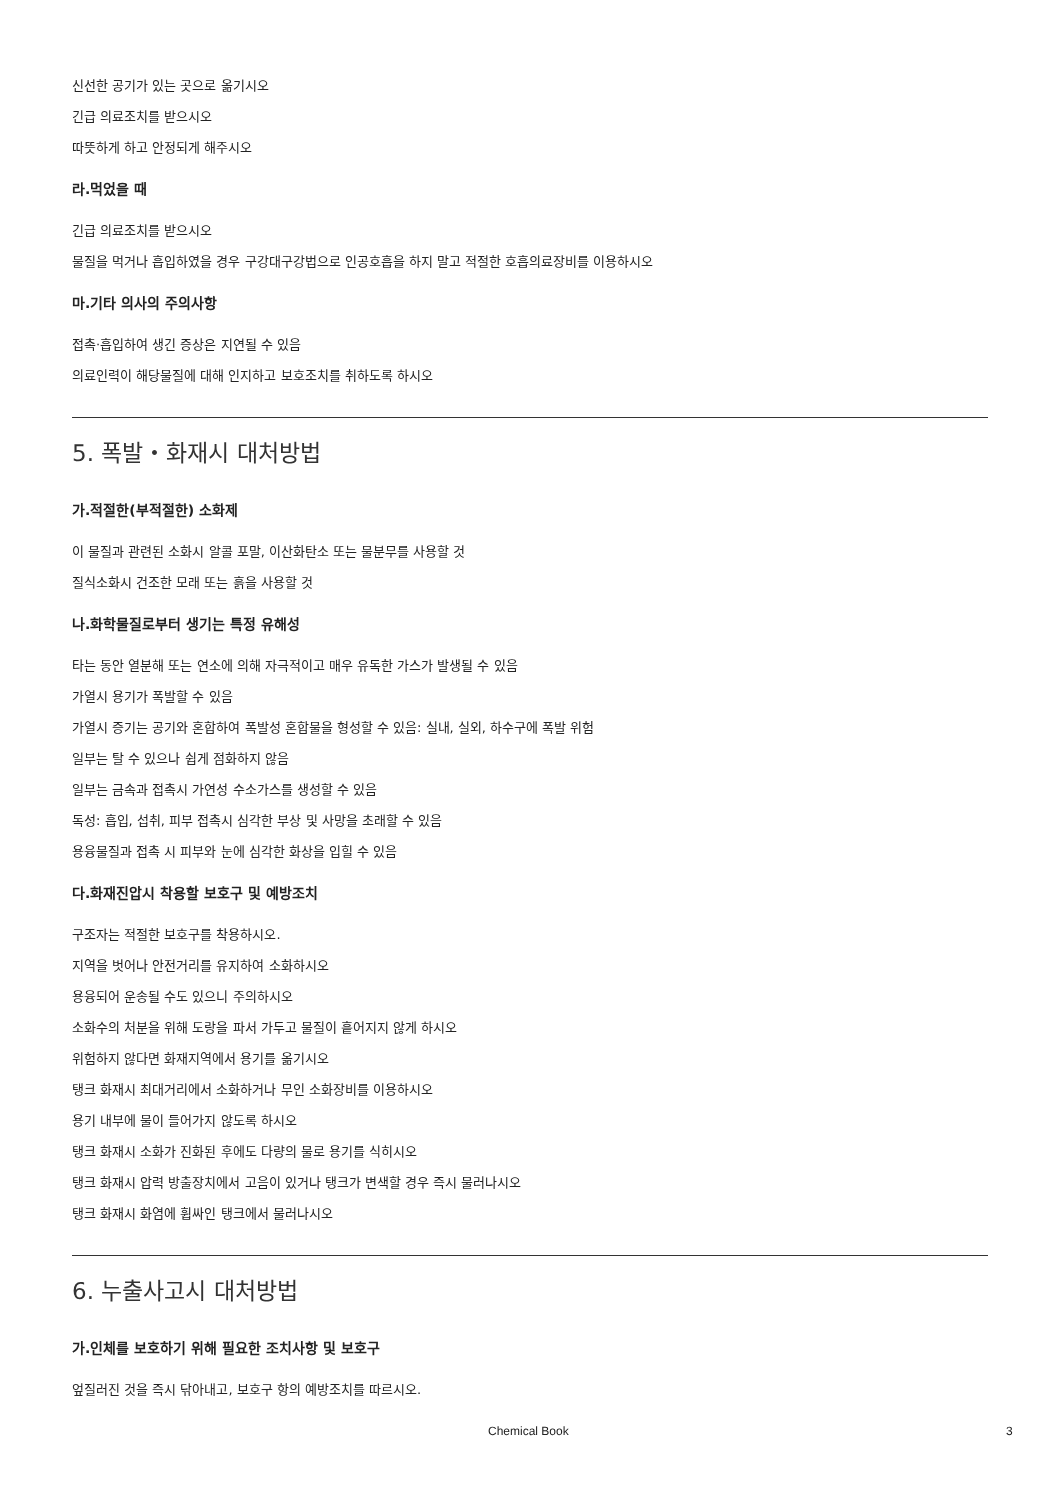신선한 공기가 있는 곳으로 옮기시오
긴급 의료조치를 받으시오
따뜻하게 하고 안정되게 해주시오
라.먹었을 때
긴급 의료조치를 받으시오
물질을 먹거나 흡입하였을 경우 구강대구강법으로 인공호흡을 하지 말고 적절한 호흡의료장비를 이용하시오
마.기타 의사의 주의사항
접촉·흡입하여 생긴 증상은 지연될 수 있음
의료인력이 해당물질에 대해 인지하고 보호조치를 취하도록 하시오
5. 폭발・화재시 대처방법
가.적절한(부적절한) 소화제
이 물질과 관련된 소화시 알콜 포말, 이산화탄소 또는 물분무를 사용할 것
질식소화시 건조한 모래 또는 흙을 사용할 것
나.화학물질로부터 생기는 특정 유해성
타는 동안 열분해 또는 연소에 의해 자극적이고 매우 유독한 가스가 발생될 수 있음
가열시 용기가 폭발할 수 있음
가열시 증기는 공기와 혼합하여 폭발성 혼합물을 형성할 수 있음: 실내, 실외, 하수구에 폭발 위험
일부는 탈 수 있으나 쉽게 점화하지 않음
일부는 금속과 접촉시 가연성 수소가스를 생성할 수 있음
독성: 흡입, 섭취, 피부 접촉시 심각한 부상 및 사망을 초래할 수 있음
용융물질과 접촉 시 피부와 눈에 심각한 화상을 입힐 수 있음
다.화재진압시 착용할 보호구 및 예방조치
구조자는 적절한 보호구를 착용하시오.
지역을 벗어나 안전거리를 유지하여 소화하시오
용융되어 운송될 수도 있으니 주의하시오
소화수의 처분을 위해 도랑을 파서 가두고 물질이 흩어지지 않게 하시오
위험하지 않다면 화재지역에서 용기를 옮기시오
탱크 화재시 최대거리에서 소화하거나 무인 소화장비를 이용하시오
용기 내부에 물이 들어가지 않도록 하시오
탱크 화재시 소화가 진화된 후에도 다량의 물로 용기를 식히시오
탱크 화재시 압력 방출장치에서 고음이 있거나 탱크가 변색할 경우 즉시 물러나시오
탱크 화재시 화염에 휩싸인 탱크에서 물러나시오
6. 누출사고시 대처방법
가.인체를 보호하기 위해 필요한 조치사항 및 보호구
엎질러진 것을 즉시 닦아내고, 보호구 항의 예방조치를 따르시오.
Chemical Book 3